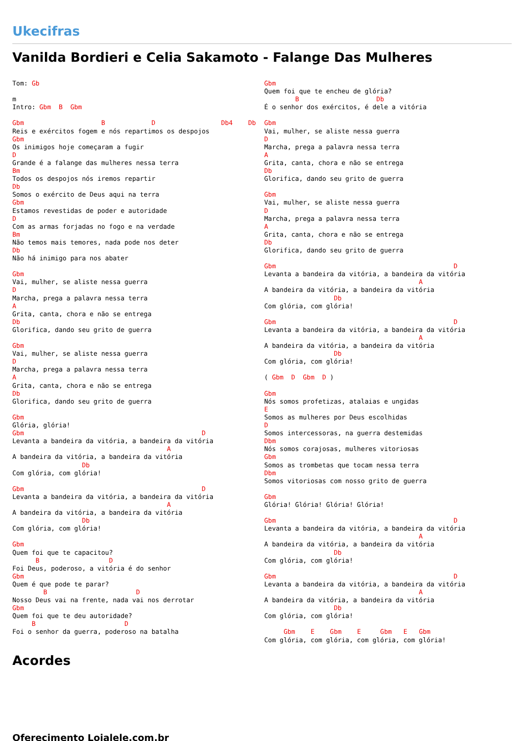Ukecifras
Vanilda Bordieri e Celia Sakamoto - Falange Das Mulheres
Tom: Gb

m
Intro: Gbm  B  Gbm

Gbm                    B            D                 Db4    Db
Reis e exércitos fogem e nós repartimos os despojos
Gbm
Os inimigos hoje começaram a fugir
D
Grande é a falange das mulheres nessa terra
Bm
Todos os despojos nós iremos repartir
Db
Somos o exército de Deus aqui na terra
Gbm
Estamos revestidas de poder e autoridade
D
Com as armas forjadas no fogo e na verdade
Bm
Não temos mais temores, nada pode nos deter
Db
Não há inimigo para nos abater

Gbm
Vai, mulher, se aliste nessa guerra
D
Marcha, prega a palavra nessa terra
A
Grita, canta, chora e não se entrega
Db
Glorifica, dando seu grito de guerra

Gbm
Vai, mulher, se aliste nessa guerra
D
Marcha, prega a palavra nessa terra
A
Grita, canta, chora e não se entrega
Db
Glorifica, dando seu grito de guerra

Gbm
Glória, glória!
Gbm                                              D
Levanta a bandeira da vitória, a bandeira da vitória
                                        A
A bandeira da vitória, a bandeira da vitória
                  Db
Com glória, com glória!

Gbm                                              D
Levanta a bandeira da vitória, a bandeira da vitória
                                        A
A bandeira da vitória, a bandeira da vitória
                  Db
Com glória, com glória!

Gbm
Quem foi que te capacitou?
      B                  D
Foi Deus, poderoso, a vitória é do senhor
Gbm
Quem é que pode te parar?
        B                       D
Nosso Deus vai na frente, nada vai nos derrotar
Gbm
Quem foi que te deu autoridade?
     B                       D
Foi o senhor da guerra, poderoso na batalha
Gbm
Quem foi que te encheu de glória?
        B                    Db
É o senhor dos exércitos, é dele a vitória

Gbm
Vai, mulher, se aliste nessa guerra
D
Marcha, prega a palavra nessa terra
A
Grita, canta, chora e não se entrega
Db
Glorifica, dando seu grito de guerra

Gbm
Vai, mulher, se aliste nessa guerra
D
Marcha, prega a palavra nessa terra
A
Grita, canta, chora e não se entrega
Db
Glorifica, dando seu grito de guerra

Gbm                                              D
Levanta a bandeira da vitória, a bandeira da vitória
                                        A
A bandeira da vitória, a bandeira da vitória
                  Db
Com glória, com glória!

Gbm                                              D
Levanta a bandeira da vitória, a bandeira da vitória
                                        A
A bandeira da vitória, a bandeira da vitória
                  Db
Com glória, com glória!

( Gbm  D  Gbm  D )

Gbm
Nós somos profetizas, atalaias e ungidas
E
Somos as mulheres por Deus escolhidas
D
Somos intercessoras, na guerra destemidas
Dbm
Nós somos corajosas, mulheres vitoriosas
Gbm
Somos as trombetas que tocam nessa terra
Dbm
Somos vitoriosas com nosso grito de guerra

Gbm
Glória! Glória! Glória! Glória!

Gbm                                              D
Levanta a bandeira da vitória, a bandeira da vitória
                                        A
A bandeira da vitória, a bandeira da vitória
                  Db
Com glória, com glória!

Gbm                                              D
Levanta a bandeira da vitória, a bandeira da vitória
                                        A
A bandeira da vitória, a bandeira da vitória
                  Db
Com glória, com glória!

     Gbm    E    Gbm    E     Gbm   E   Gbm
Com glória, com glória, com glória, com glória!
Acordes
Oferecimento Lojalele.com.br